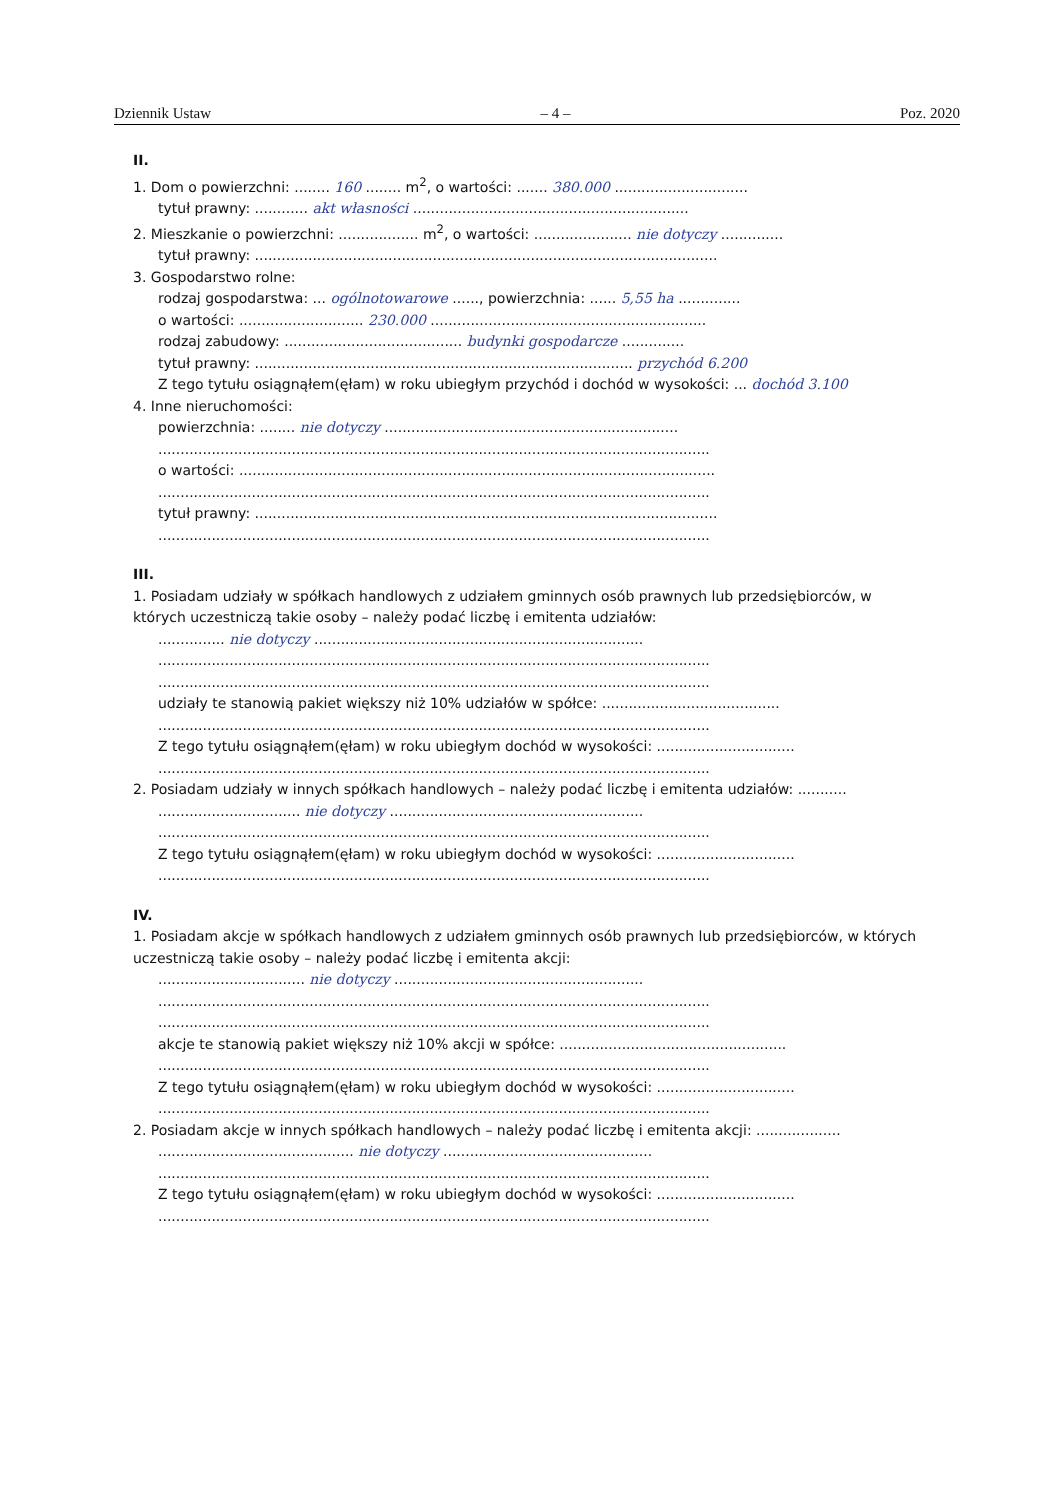Dziennik Ustaw – 4 – Poz. 2020
II.
1. Dom o powierzchni: ........ 160 ........ m<sup>2</sup>, o wartości: ....... 380.000 ..............................
tytuł prawny: ............ akt własności ..............................................................
2. Mieszkanie o powierzchni: .................. m<sup>2</sup>, o wartości: ...................... nie dotyczy ..............
tytuł prawny: ........................................................................................................
3. Gospodarstwo rolne:
rodzaj gospodarstwa: ... ogólnotowarowe ......, powierzchnia: ...... 5,55 ha ..............
o wartości: ............................ 230.000 ..............................................................
rodzaj zabudowy: ........................................ budynki gospodarcze ..............
tytuł prawny: ..................................................................................... przychód 6.200
Z tego tytułu osiągnąłem(ęłam) w roku ubiegłym przychód i dochód w wysokości: ... dochód 3.100
4. Inne nieruchomości:
powierzchnia: ........ nie dotyczy ..................................................................
............................................................................................................................
o wartości: ...........................................................................................................
............................................................................................................................
tytuł prawny: ........................................................................................................
............................................................................................................................
III.
1. Posiadam udziały w spółkach handlowych z udziałem gminnych osób prawnych lub przedsiębiorców, w których uczestniczą takie osoby – należy podać liczbę i emitenta udziałów:
............... nie dotyczy ..........................................................................
............................................................................................................................
............................................................................................................................
udziały te stanowią pakiet większy niż 10% udziałów w spółce: ........................................
............................................................................................................................
Z tego tytułu osiągnąłem(ęłam) w roku ubiegłym dochód w wysokości: ...............................
............................................................................................................................
2. Posiadam udziały w innych spółkach handlowych – należy podać liczbę i emitenta udziałów: ...........
................................ nie dotyczy .........................................................
............................................................................................................................
Z tego tytułu osiągnąłem(ęłam) w roku ubiegłym dochód w wysokości: ...............................
............................................................................................................................
IV.
1. Posiadam akcje w spółkach handlowych z udziałem gminnych osób prawnych lub przedsiębiorców, w których uczestniczą takie osoby – należy podać liczbę i emitenta akcji:
................................. nie dotyczy ........................................................
............................................................................................................................
............................................................................................................................
akcje te stanowią pakiet większy niż 10% akcji w spółce: ...................................................
............................................................................................................................
Z tego tytułu osiągnąłem(ęłam) w roku ubiegłym dochód w wysokości: ...............................
............................................................................................................................
2. Posiadam akcje w innych spółkach handlowych – należy podać liczbę i emitenta akcji: ...................
............................................ nie dotyczy ...............................................
............................................................................................................................
Z tego tytułu osiągnąłem(ęłam) w roku ubiegłym dochód w wysokości: ...............................
............................................................................................................................